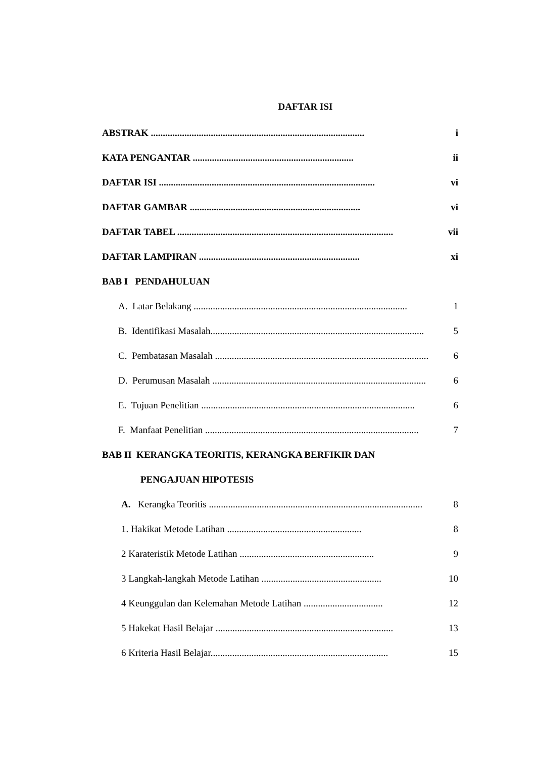DAFTAR ISI
ABSTRAK ......................................................................................... i
KATA PENGANTAR ................................................................... ii
DAFTAR ISI .......................................................................................... vi
DAFTAR GAMBAR ....................................................................... vi
DAFTAR TABEL .......................................................................................... vii
DAFTAR LAMPIRAN ................................................................... xi
BAB I PENDAHULUAN
A. Latar Belakang ......................................................................................... 1
B. Identifikasi Masalah......................................................................................... 5
C. Pembatasan Masalah ......................................................................................... 6
D. Perumusan Masalah ......................................................................................... 6
E. Tujuan Penelitian ......................................................................................... 6
F. Manfaat Penelitian ......................................................................................... 7
BAB II KERANGKA TEORITIS, KERANGKA BERFIKIR DAN
PENGAJUAN HIPOTESIS
A. Kerangka Teoritis ......................................................................................... 8
1. Hakikat Metode Latihan ........................................................ 8
2 Karateristik Metode Latihan ........................................................ 9
3 Langkah-langkah Metode Latihan .................................................. 10
4 Keunggulan dan Kelemahan Metode Latihan ................................. 12
5 Hakekat Hasil Belajar .......................................................................... 13
6 Kriteria Hasil Belajar.......................................................................... 15